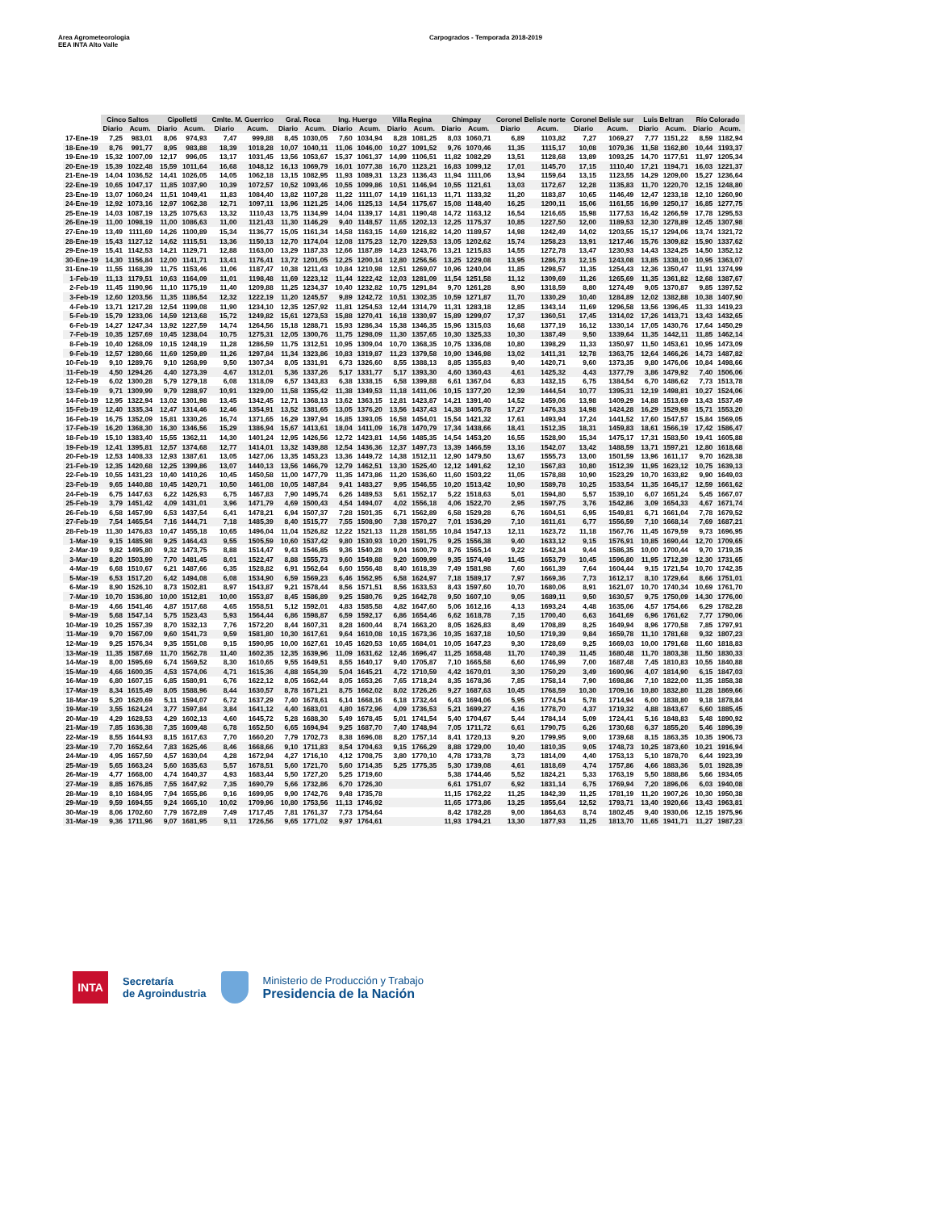Area Agrometeorologia
EEA INTA Alto Valle
Carpogrados - Temporada 2018-2019
| | Cinco Saltos | | Cipolletti | | Cmlte. M. Guerrico | | Gral. Roca | | Ing. Huergo | | Villa Regina | | Chimpay | | Coronel Belisle norte | | Coronel Belisle sur | | Luis Beltran | | Río Colorado | |
| --- | --- | --- | --- | --- | --- | --- | --- | --- | --- | --- | --- | --- | --- | --- | --- | --- | --- | --- | --- | --- | --- | --- |
| | Diario | Acum. | Diario | Acum. | Diario | Acum. | Diario | Acum. | Diario | Acum. | Diario | Acum. | Diario | Acum. | Diario | Acum. | Diario | Acum. | Diario | Acum. | Diario | Acum. |
| 17-Ene-19 | 7,25 | 983,01 | 8,06 | 974,93 | 7,47 | 999,88 | 8,45 | 1030,05 | 7,60 | 1034,94 | 8,28 | 1081,25 | 8,03 | 1060,71 | 6,89 | 1103,82 | 7,27 | 1069,27 | 7,77 | 1151,22 | 8,59 | 1182,94 |
| 18-Ene-19 | 8,76 | 991,77 | 8,95 | 983,88 | 18,39 | 1018,28 | 10,07 | 1040,11 | 11,06 | 1046,00 | 10,27 | 1091,52 | 9,76 | 1070,46 | 11,35 | 1115,17 | 10,08 | 1079,36 | 11,58 | 1162,80 | 10,44 | 1193,37 |
| 19-Ene-19 | 15,32 | 1007,09 | 12,17 | 996,05 | 13,17 | 1031,45 | 13,56 | 1053,67 | 15,37 | 1061,37 | 14,99 | 1106,51 | 11,82 | 1082,29 | 13,51 | 1128,68 | 13,89 | 1093,25 | 14,70 | 1177,51 | 11,97 | 1205,34 |
| 20-Ene-19 | 15,39 | 1022,48 | 15,59 | 1011,64 | 16,68 | 1048,12 | 16,13 | 1069,79 | 16,01 | 1077,38 | 16,70 | 1123,21 | 16,83 | 1099,12 | 17,01 | 1145,70 | 17,15 | 1110,40 | 17,21 | 1194,71 | 16,03 | 1221,37 |
| 21-Ene-19 | 14,04 | 1036,52 | 14,41 | 1026,05 | 14,05 | 1062,18 | 13,15 | 1082,95 | 11,93 | 1089,31 | 13,23 | 1136,43 | 11,94 | 1111,06 | 13,94 | 1159,64 | 13,15 | 1123,55 | 14,29 | 1209,00 | 15,27 | 1236,64 |
| 22-Ene-19 | 10,65 | 1047,17 | 11,85 | 1037,90 | 10,39 | 1072,57 | 10,52 | 1093,46 | 10,55 | 1099,86 | 10,51 | 1146,94 | 10,55 | 1121,61 | 13,03 | 1172,67 | 12,28 | 1135,83 | 11,70 | 1220,70 | 12,15 | 1248,80 |
| 23-Ene-19 | 13,07 | 1060,24 | 11,51 | 1049,41 | 11,83 | 1084,40 | 13,82 | 1107,28 | 11,22 | 1111,07 | 14,19 | 1161,13 | 11,71 | 1133,32 | 11,20 | 1183,87 | 10,65 | 1146,49 | 12,47 | 1233,18 | 12,10 | 1260,90 |
| 24-Ene-19 | 12,92 | 1073,16 | 12,97 | 1062,38 | 12,71 | 1097,11 | 13,96 | 1121,25 | 14,06 | 1125,13 | 14,54 | 1175,67 | 15,08 | 1148,40 | 16,25 | 1200,11 | 15,06 | 1161,55 | 16,99 | 1250,17 | 16,85 | 1277,75 |
| 25-Ene-19 | 14,03 | 1087,19 | 13,25 | 1075,63 | 13,32 | 1110,43 | 13,75 | 1134,99 | 14,04 | 1139,17 | 14,81 | 1190,48 | 14,72 | 1163,12 | 16,54 | 1216,65 | 15,98 | 1177,53 | 16,42 | 1266,59 | 17,78 | 1295,53 |
| 26-Ene-19 | 11,00 | 1098,19 | 11,00 | 1086,63 | 11,00 | 1121,43 | 11,30 | 1146,29 | 9,40 | 1148,57 | 11,65 | 1202,13 | 12,25 | 1175,37 | 10,85 | 1227,50 | 12,00 | 1189,53 | 12,30 | 1278,89 | 12,45 | 1307,98 |
| 27-Ene-19 | 13,49 | 1111,69 | 14,26 | 1100,89 | 15,34 | 1136,77 | 15,05 | 1161,34 | 14,58 | 1163,15 | 14,69 | 1216,82 | 14,20 | 1189,57 | 14,98 | 1242,49 | 14,02 | 1203,55 | 15,17 | 1294,06 | 13,74 | 1321,72 |
| 28-Ene-19 | 15,43 | 1127,12 | 14,62 | 1115,51 | 13,36 | 1150,13 | 12,70 | 1174,04 | 12,08 | 1175,23 | 12,70 | 1229,53 | 13,05 | 1202,62 | 15,74 | 1258,23 | 13,91 | 1217,46 | 15,76 | 1309,82 | 15,90 | 1337,62 |
| 29-Ene-19 | 15,41 | 1142,53 | 14,21 | 1129,71 | 12,88 | 1163,00 | 13,29 | 1187,33 | 12,66 | 1187,89 | 14,23 | 1243,76 | 13,21 | 1215,83 | 14,55 | 1272,78 | 13,47 | 1230,93 | 14,43 | 1324,25 | 14,50 | 1352,12 |
| 30-Ene-19 | 14,30 | 1156,84 | 12,00 | 1141,71 | 13,41 | 1176,41 | 13,72 | 1201,05 | 12,25 | 1200,14 | 12,80 | 1256,56 | 13,25 | 1229,08 | 13,95 | 1286,73 | 12,15 | 1243,08 | 13,85 | 1338,10 | 10,95 | 1363,07 |
| 31-Ene-19 | 11,55 | 1168,39 | 11,75 | 1153,46 | 11,06 | 1187,47 | 10,38 | 1211,43 | 10,84 | 1210,98 | 12,51 | 1269,07 | 10,96 | 1240,04 | 11,85 | 1298,57 | 11,35 | 1254,43 | 12,36 | 1350,47 | 11,91 | 1374,99 |
| 1-Feb-19 | 11,13 | 1179,51 | 10,63 | 1164,09 | 11,01 | 1198,48 | 11,69 | 1223,12 | 11,44 | 1222,42 | 12,03 | 1281,09 | 11,54 | 1251,58 | 11,12 | 1309,69 | 11,26 | 1265,69 | 11,35 | 1361,82 | 12,68 | 1387,67 |
| 2-Feb-19 | 11,45 | 1190,96 | 11,10 | 1175,19 | 11,40 | 1209,88 | 11,25 | 1234,37 | 10,40 | 1232,82 | 10,75 | 1291,84 | 9,70 | 1261,28 | 8,90 | 1318,59 | 8,80 | 1274,49 | 9,05 | 1370,87 | 9,85 | 1397,52 |
| 3-Feb-19 | 12,60 | 1203,56 | 11,35 | 1186,54 | 12,32 | 1222,19 | 11,20 | 1245,57 | 9,89 | 1242,72 | 10,51 | 1302,35 | 10,59 | 1271,87 | 11,70 | 1330,29 | 10,40 | 1284,89 | 12,02 | 1382,88 | 10,38 | 1407,90 |
| 4-Feb-19 | 13,71 | 1217,28 | 12,54 | 1199,08 | 11,90 | 1234,10 | 12,35 | 1257,92 | 11,81 | 1254,53 | 12,44 | 1314,79 | 11,31 | 1283,18 | 12,85 | 1343,14 | 11,69 | 1296,58 | 13,56 | 1396,45 | 11,33 | 1419,23 |
| 5-Feb-19 | 15,79 | 1233,06 | 14,59 | 1213,68 | 15,72 | 1249,82 | 15,61 | 1273,53 | 15,88 | 1270,41 | 16,18 | 1330,97 | 15,89 | 1299,07 | 17,37 | 1360,51 | 17,45 | 1314,02 | 17,26 | 1413,71 | 13,43 | 1432,65 |
| 6-Feb-19 | 14,27 | 1247,34 | 13,92 | 1227,59 | 14,74 | 1264,56 | 15,18 | 1288,71 | 15,93 | 1286,34 | 15,38 | 1346,35 | 15,96 | 1315,03 | 16,68 | 1377,19 | 16,12 | 1330,14 | 17,05 | 1430,76 | 17,64 | 1450,29 |
| 7-Feb-19 | 10,35 | 1257,69 | 10,45 | 1238,04 | 10,75 | 1275,31 | 12,05 | 1300,76 | 11,75 | 1298,09 | 11,30 | 1357,65 | 10,30 | 1325,33 | 10,30 | 1387,49 | 9,50 | 1339,64 | 11,35 | 1442,11 | 11,85 | 1462,14 |
| 8-Feb-19 | 10,40 | 1268,09 | 10,15 | 1248,19 | 11,28 | 1286,59 | 11,75 | 1312,51 | 10,95 | 1309,04 | 10,70 | 1368,35 | 10,75 | 1336,08 | 10,80 | 1398,29 | 11,33 | 1350,97 | 11,50 | 1453,61 | 10,95 | 1473,09 |
| 9-Feb-19 | 12,57 | 1280,66 | 11,69 | 1259,89 | 11,26 | 1297,84 | 11,34 | 1323,86 | 10,83 | 1319,87 | 11,23 | 1379,58 | 10,90 | 1346,98 | 13,02 | 1411,31 | 12,78 | 1363,75 | 12,64 | 1466,26 | 14,73 | 1487,82 |
| 10-Feb-19 | 9,10 | 1289,76 | 9,10 | 1268,99 | 9,50 | 1307,34 | 8,05 | 1331,91 | 6,73 | 1326,60 | 8,55 | 1388,13 | 8,85 | 1355,83 | 9,40 | 1420,71 | 9,60 | 1373,35 | 9,80 | 1476,06 | 10,84 | 1498,66 |
| 11-Feb-19 | 4,50 | 1294,26 | 4,40 | 1273,39 | 4,67 | 1312,01 | 5,36 | 1337,26 | 5,17 | 1331,77 | 5,17 | 1393,30 | 4,60 | 1360,43 | 4,61 | 1425,32 | 4,43 | 1377,79 | 3,86 | 1479,92 | 7,40 | 1506,06 |
| 12-Feb-19 | 6,02 | 1300,28 | 5,79 | 1279,18 | 6,08 | 1318,09 | 6,57 | 1343,83 | 6,38 | 1338,15 | 6,58 | 1399,88 | 6,61 | 1367,04 | 6,83 | 1432,15 | 6,75 | 1384,54 | 6,70 | 1486,62 | 7,73 | 1513,78 |
| 13-Feb-19 | 9,71 | 1309,99 | 9,79 | 1288,97 | 10,91 | 1329,00 | 11,58 | 1355,42 | 11,38 | 1349,53 | 11,18 | 1411,06 | 10,15 | 1377,20 | 12,39 | 1444,54 | 10,77 | 1395,31 | 12,19 | 1498,81 | 10,27 | 1524,06 |
| 14-Feb-19 | 12,95 | 1322,94 | 13,02 | 1301,98 | 13,45 | 1342,45 | 12,71 | 1368,13 | 13,62 | 1363,15 | 12,81 | 1423,87 | 14,21 | 1391,40 | 14,52 | 1459,06 | 13,98 | 1409,29 | 14,88 | 1513,69 | 13,43 | 1537,49 |
| 15-Feb-19 | 12,40 | 1335,34 | 12,47 | 1314,46 | 12,46 | 1354,91 | 13,52 | 1381,65 | 13,05 | 1376,20 | 13,56 | 1437,43 | 14,38 | 1405,78 | 17,27 | 1476,33 | 14,98 | 1424,28 | 16,29 | 1529,98 | 15,71 | 1553,20 |
| 16-Feb-19 | 16,75 | 1352,09 | 15,81 | 1330,26 | 16,74 | 1371,65 | 16,29 | 1397,94 | 16,85 | 1393,05 | 16,58 | 1454,01 | 15,54 | 1421,32 | 17,61 | 1493,94 | 17,24 | 1441,52 | 17,60 | 1547,57 | 15,84 | 1569,05 |
| 17-Feb-19 | 16,20 | 1368,30 | 16,30 | 1346,56 | 15,29 | 1386,94 | 15,67 | 1413,61 | 18,04 | 1411,09 | 16,78 | 1470,79 | 17,34 | 1438,66 | 18,41 | 1512,35 | 18,31 | 1459,83 | 18,61 | 1566,19 | 17,42 | 1586,47 |
| 18-Feb-19 | 15,10 | 1383,40 | 15,55 | 1362,11 | 14,30 | 1401,24 | 12,95 | 1426,56 | 12,72 | 1423,81 | 14,56 | 1485,35 | 14,54 | 1453,20 | 16,55 | 1528,90 | 15,34 | 1475,17 | 17,31 | 1583,50 | 19,41 | 1605,88 |
| 19-Feb-19 | 12,41 | 1395,81 | 12,57 | 1374,68 | 12,77 | 1414,01 | 13,32 | 1439,88 | 12,54 | 1436,36 | 12,37 | 1497,73 | 13,39 | 1466,59 | 13,16 | 1542,07 | 13,42 | 1488,59 | 13,71 | 1597,21 | 12,80 | 1618,68 |
| 20-Feb-19 | 12,53 | 1408,33 | 12,93 | 1387,61 | 13,05 | 1427,06 | 13,35 | 1453,23 | 13,36 | 1449,72 | 14,38 | 1512,11 | 12,90 | 1479,50 | 13,67 | 1555,73 | 13,00 | 1501,59 | 13,96 | 1611,17 | 9,70 | 1628,38 |
| 21-Feb-19 | 12,35 | 1420,68 | 12,25 | 1399,86 | 13,07 | 1440,13 | 13,56 | 1466,79 | 12,79 | 1462,51 | 13,30 | 1525,40 | 12,12 | 1491,62 | 12,10 | 1567,83 | 10,80 | 1512,39 | 11,95 | 1623,12 | 10,75 | 1639,13 |
| 22-Feb-19 | 10,55 | 1431,23 | 10,40 | 1410,26 | 10,45 | 1450,58 | 11,00 | 1477,79 | 11,35 | 1473,86 | 11,20 | 1536,60 | 11,60 | 1503,22 | 11,05 | 1578,88 | 10,90 | 1523,29 | 10,70 | 1633,82 | 9,90 | 1649,03 |
| 23-Feb-19 | 9,65 | 1440,88 | 10,45 | 1420,71 | 10,50 | 1461,08 | 10,05 | 1487,84 | 9,41 | 1483,27 | 9,95 | 1546,55 | 10,20 | 1513,42 | 10,90 | 1589,78 | 10,25 | 1533,54 | 11,35 | 1645,17 | 12,59 | 1661,62 |
| 24-Feb-19 | 6,75 | 1447,63 | 6,22 | 1426,93 | 6,75 | 1467,83 | 7,90 | 1495,74 | 6,26 | 1489,53 | 5,61 | 1552,17 | 5,22 | 1518,63 | 5,01 | 1594,80 | 5,57 | 1539,10 | 6,07 | 1651,24 | 5,45 | 1667,07 |
| 25-Feb-19 | 3,79 | 1451,42 | 4,09 | 1431,01 | 3,96 | 1471,79 | 4,69 | 1500,43 | 4,54 | 1494,07 | 4,02 | 1556,18 | 4,06 | 1522,70 | 2,95 | 1597,75 | 3,76 | 1542,86 | 3,09 | 1654,33 | 4,67 | 1671,74 |
| 26-Feb-19 | 6,58 | 1457,99 | 6,53 | 1437,54 | 6,41 | 1478,21 | 6,94 | 1507,37 | 7,28 | 1501,35 | 6,71 | 1562,89 | 6,58 | 1529,28 | 6,76 | 1604,51 | 6,95 | 1549,81 | 6,71 | 1661,04 | 7,78 | 1679,52 |
| 27-Feb-19 | 7,54 | 1465,54 | 7,16 | 1444,71 | 7,18 | 1485,39 | 8,40 | 1515,77 | 7,55 | 1508,90 | 7,38 | 1570,27 | 7,01 | 1536,29 | 7,10 | 1611,61 | 6,77 | 1556,59 | 7,10 | 1668,14 | 7,69 | 1687,21 |
| 28-Feb-19 | 11,30 | 1476,83 | 10,47 | 1455,18 | 10,65 | 1496,04 | 11,04 | 1526,82 | 12,22 | 1521,13 | 11,28 | 1581,55 | 10,84 | 1547,13 | 12,11 | 1623,72 | 11,18 | 1567,76 | 11,45 | 1679,59 | 9,73 | 1696,95 |
| 1-Mar-19 | 9,15 | 1485,98 | 9,25 | 1464,43 | 9,55 | 1505,59 | 10,60 | 1537,42 | 9,80 | 1530,93 | 10,20 | 1591,75 | 9,25 | 1556,38 | 9,40 | 1633,12 | 9,15 | 1576,91 | 10,85 | 1690,44 | 12,70 | 1709,65 |
| 2-Mar-19 | 9,82 | 1495,80 | 9,32 | 1473,75 | 8,88 | 1514,47 | 9,43 | 1546,85 | 9,36 | 1540,28 | 9,04 | 1600,79 | 8,76 | 1565,14 | 9,22 | 1642,34 | 9,44 | 1586,35 | 10,00 | 1700,44 | 9,70 | 1719,35 |
| 3-Mar-19 | 8,20 | 1503,99 | 7,70 | 1481,45 | 8,01 | 1522,47 | 8,88 | 1555,73 | 9,60 | 1549,88 | 9,20 | 1609,99 | 9,35 | 1574,49 | 11,45 | 1653,79 | 10,45 | 1596,80 | 11,95 | 1712,39 | 12,30 | 1731,65 |
| 4-Mar-19 | 6,68 | 1510,67 | 6,21 | 1487,66 | 6,35 | 1528,82 | 6,91 | 1562,64 | 6,60 | 1556,48 | 8,40 | 1618,39 | 7,49 | 1581,98 | 7,60 | 1661,39 | 7,64 | 1604,44 | 9,15 | 1721,54 | 10,70 | 1742,35 |
| 5-Mar-19 | 6,53 | 1517,20 | 6,42 | 1494,08 | 6,08 | 1534,90 | 6,59 | 1569,23 | 6,46 | 1562,95 | 6,58 | 1624,97 | 7,18 | 1589,17 | 7,97 | 1669,36 | 7,73 | 1612,17 | 8,10 | 1729,64 | 8,66 | 1751,01 |
| 6-Mar-19 | 8,90 | 1526,10 | 8,73 | 1502,81 | 8,97 | 1543,87 | 9,21 | 1578,44 | 8,56 | 1571,51 | 8,56 | 1633,53 | 8,43 | 1597,60 | 10,70 | 1680,06 | 8,91 | 1621,07 | 10,70 | 1740,34 | 10,69 | 1761,70 |
| 7-Mar-19 | 10,70 | 1536,80 | 10,00 | 1512,81 | 10,00 | 1553,87 | 8,45 | 1586,89 | 9,25 | 1580,76 | 9,25 | 1642,78 | 9,50 | 1607,10 | 9,05 | 1689,11 | 9,50 | 1630,57 | 9,75 | 1750,09 | 14,30 | 1776,00 |
| 8-Mar-19 | 4,66 | 1541,46 | 4,87 | 1517,68 | 4,65 | 1558,51 | 5,12 | 1592,01 | 4,83 | 1585,58 | 4,82 | 1647,60 | 5,06 | 1612,16 | 4,13 | 1693,24 | 4,48 | 1635,06 | 4,57 | 1754,66 | 6,29 | 1782,28 |
| 9-Mar-19 | 5,68 | 1547,14 | 5,75 | 1523,43 | 5,93 | 1564,44 | 6,86 | 1598,87 | 6,59 | 1592,17 | 6,86 | 1654,46 | 6,62 | 1618,78 | 7,15 | 1700,40 | 6,63 | 1641,69 | 6,96 | 1761,62 | 7,77 | 1790,06 |
| 10-Mar-19 | 10,25 | 1557,39 | 8,70 | 1532,13 | 7,76 | 1572,20 | 8,44 | 1607,31 | 8,28 | 1600,44 | 8,74 | 1663,20 | 8,05 | 1626,83 | 8,49 | 1708,89 | 8,25 | 1649,94 | 8,96 | 1770,58 | 7,85 | 1797,91 |
| 11-Mar-19 | 9,70 | 1567,09 | 9,60 | 1541,73 | 9,59 | 1581,80 | 10,30 | 1617,61 | 9,64 | 1610,08 | 10,15 | 1673,36 | 10,35 | 1637,18 | 10,50 | 1719,39 | 9,84 | 1659,78 | 11,10 | 1781,68 | 9,32 | 1807,23 |
| 12-Mar-19 | 9,25 | 1576,34 | 9,35 | 1551,08 | 9,15 | 1590,95 | 10,00 | 1627,61 | 10,45 | 1620,53 | 10,65 | 1684,01 | 10,05 | 1647,23 | 9,30 | 1728,69 | 9,25 | 1669,03 | 10,00 | 1791,68 | 11,60 | 1818,83 |
| 13-Mar-19 | 11,35 | 1587,69 | 11,70 | 1562,78 | 11,40 | 1602,35 | 12,35 | 1639,96 | 11,09 | 1631,62 | 12,46 | 1696,47 | 11,25 | 1658,48 | 11,70 | 1740,39 | 11,45 | 1680,48 | 11,70 | 1803,38 | 11,50 | 1830,33 |
| 14-Mar-19 | 8,00 | 1595,69 | 6,74 | 1569,52 | 8,30 | 1610,65 | 9,55 | 1649,51 | 8,55 | 1640,17 | 9,40 | 1705,87 | 7,10 | 1665,58 | 6,60 | 1746,99 | 7,00 | 1687,48 | 7,45 | 1810,83 | 10,55 | 1840,88 |
| 15-Mar-19 | 4,66 | 1600,35 | 4,53 | 1574,06 | 4,71 | 1615,36 | 4,88 | 1654,39 | 5,04 | 1645,21 | 4,72 | 1710,59 | 4,42 | 1670,01 | 3,30 | 1750,29 | 3,49 | 1690,96 | 4,07 | 1814,90 | 6,15 | 1847,03 |
| 16-Mar-19 | 6,80 | 1607,15 | 6,85 | 1580,91 | 6,76 | 1622,12 | 8,05 | 1662,44 | 8,05 | 1653,26 | 7,65 | 1718,24 | 8,35 | 1678,36 | 7,85 | 1758,14 | 7,90 | 1698,86 | 7,10 | 1822,00 | 11,35 | 1858,38 |
| 17-Mar-19 | 8,34 | 1615,49 | 8,05 | 1588,96 | 8,44 | 1630,57 | 8,78 | 1671,21 | 8,75 | 1662,02 | 8,02 | 1726,26 | 9,27 | 1687,63 | 10,45 | 1768,59 | 10,30 | 1709,16 | 10,80 | 1832,80 | 11,28 | 1869,66 |
| 18-Mar-19 | 5,20 | 1620,69 | 5,11 | 1594,07 | 6,72 | 1637,29 | 7,40 | 1678,61 | 6,14 | 1668,16 | 6,18 | 1732,44 | 6,43 | 1694,06 | 5,95 | 1774,54 | 5,78 | 1714,94 | 6,00 | 1838,80 | 9,18 | 1878,84 |
| 19-Mar-19 | 3,55 | 1624,24 | 3,77 | 1597,84 | 3,84 | 1641,12 | 4,40 | 1683,01 | 4,80 | 1672,96 | 4,09 | 1736,53 | 5,21 | 1699,27 | 4,16 | 1778,70 | 4,37 | 1719,32 | 4,88 | 1843,67 | 6,60 | 1885,45 |
| 20-Mar-19 | 4,29 | 1628,53 | 4,29 | 1602,13 | 4,60 | 1645,72 | 5,28 | 1688,30 | 5,49 | 1678,45 | 5,01 | 1741,54 | 5,40 | 1704,67 | 5,44 | 1784,14 | 5,09 | 1724,41 | 5,16 | 1848,83 | 5,48 | 1890,92 |
| 21-Mar-19 | 7,85 | 1636,38 | 7,35 | 1609,48 | 6,78 | 1652,50 | 6,65 | 1694,94 | 9,25 | 1687,70 | 7,40 | 1748,94 | 7,05 | 1711,72 | 6,61 | 1790,75 | 6,26 | 1730,68 | 6,37 | 1855,20 | 5,46 | 1896,39 |
| 22-Mar-19 | 8,55 | 1644,93 | 8,15 | 1617,63 | 7,70 | 1660,20 | 7,79 | 1702,73 | 8,38 | 1696,08 | 8,20 | 1757,14 | 8,41 | 1720,13 | 9,20 | 1799,95 | 9,00 | 1739,68 | 8,15 | 1863,35 | 10,35 | 1906,73 |
| 23-Mar-19 | 7,70 | 1652,64 | 7,83 | 1625,46 | 8,46 | 1668,66 | 9,10 | 1711,83 | 8,54 | 1704,63 | 9,15 | 1766,29 | 8,88 | 1729,00 | 10,40 | 1810,35 | 9,05 | 1748,73 | 10,25 | 1873,60 | 10,21 | 1916,94 |
| 24-Mar-19 | 4,95 | 1657,59 | 4,57 | 1630,04 | 4,28 | 1672,94 | 4,27 | 1716,10 | 4,12 | 1708,75 | 3,80 | 1770,10 | 4,78 | 1733,78 | 3,73 | 1814,09 | 4,40 | 1753,13 | 5,10 | 1878,70 | 6,44 | 1923,39 |
| 25-Mar-19 | 5,65 | 1663,24 | 5,60 | 1635,63 | 5,57 | 1678,51 | 5,60 | 1721,70 | 5,60 | 1714,35 | 5,25 | 1775,35 | 5,30 | 1739,08 | 4,61 | 1818,69 | 4,74 | 1757,86 | 4,66 | 1883,36 | 5,01 | 1928,39 |
| 26-Mar-19 | 4,77 | 1668,00 | 4,74 | 1640,37 | 4,93 | 1683,44 | 5,50 | 1727,20 | 5,25 | 1719,60 | | | 5,38 | 1744,46 | 5,52 | 1824,21 | 5,33 | 1763,19 | 5,50 | 1888,86 | 5,66 | 1934,05 |
| 27-Mar-19 | 8,85 | 1676,85 | 7,55 | 1647,92 | 7,35 | 1690,79 | 5,66 | 1732,86 | 6,70 | 1726,30 | | | 6,61 | 1751,07 | 6,92 | 1831,14 | 6,75 | 1769,94 | 7,20 | 1896,06 | 6,03 | 1940,08 |
| 28-Mar-19 | 8,10 | 1684,95 | 7,94 | 1655,86 | 9,16 | 1699,95 | 9,90 | 1742,76 | 9,48 | 1735,78 | | | 11,15 | 1762,22 | 11,25 | 1842,39 | 11,25 | 1781,19 | 11,20 | 1907,26 | 10,30 | 1950,38 |
| 29-Mar-19 | 9,59 | 1694,55 | 9,24 | 1665,10 | 10,02 | 1709,96 | 10,80 | 1753,56 | 11,13 | 1746,92 | | | 11,65 | 1773,86 | 13,25 | 1855,64 | 12,52 | 1793,71 | 13,40 | 1920,66 | 13,43 | 1963,81 |
| 30-Mar-19 | 8,06 | 1702,60 | 7,79 | 1672,89 | 7,49 | 1717,45 | 7,81 | 1761,37 | 7,73 | 1754,64 | | | 8,42 | 1782,28 | 9,00 | 1864,63 | 8,74 | 1802,45 | 9,40 | 1930,06 | 12,15 | 1975,96 |
| 31-Mar-19 | 9,36 | 1711,96 | 9,07 | 1681,95 | 9,11 | 1726,56 | 9,65 | 1771,02 | 9,97 | 1764,61 | | | 11,93 | 1794,21 | 13,30 | 1877,93 | 11,25 | 1813,70 | 11,65 | 1941,71 | 11,27 | 1987,23 |
INTA
Secretaría
de Agroindustria
Ministerio de Producción y Trabajo
Presidencia de la Nación